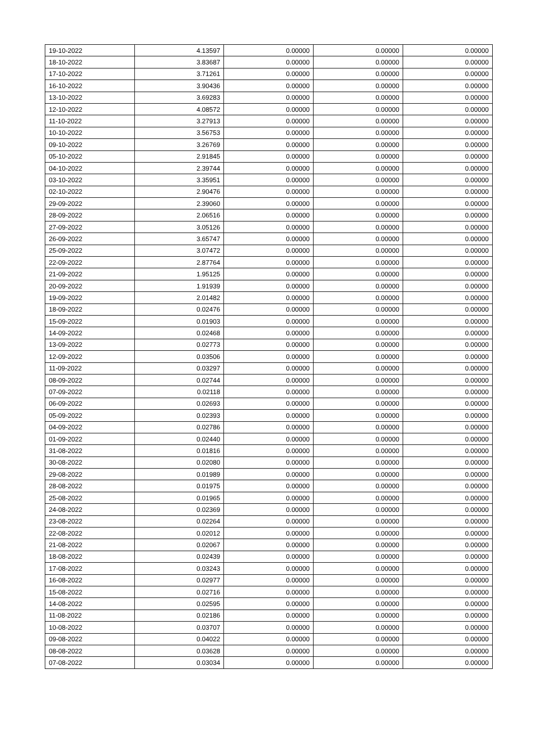| 19-10-2022 | 4.13597 | 0.00000 | 0.00000 | 0.00000 |
| 18-10-2022 | 3.83687 | 0.00000 | 0.00000 | 0.00000 |
| 17-10-2022 | 3.71261 | 0.00000 | 0.00000 | 0.00000 |
| 16-10-2022 | 3.90436 | 0.00000 | 0.00000 | 0.00000 |
| 13-10-2022 | 3.69283 | 0.00000 | 0.00000 | 0.00000 |
| 12-10-2022 | 4.08572 | 0.00000 | 0.00000 | 0.00000 |
| 11-10-2022 | 3.27913 | 0.00000 | 0.00000 | 0.00000 |
| 10-10-2022 | 3.56753 | 0.00000 | 0.00000 | 0.00000 |
| 09-10-2022 | 3.26769 | 0.00000 | 0.00000 | 0.00000 |
| 05-10-2022 | 2.91845 | 0.00000 | 0.00000 | 0.00000 |
| 04-10-2022 | 2.39744 | 0.00000 | 0.00000 | 0.00000 |
| 03-10-2022 | 3.35951 | 0.00000 | 0.00000 | 0.00000 |
| 02-10-2022 | 2.90476 | 0.00000 | 0.00000 | 0.00000 |
| 29-09-2022 | 2.39060 | 0.00000 | 0.00000 | 0.00000 |
| 28-09-2022 | 2.06516 | 0.00000 | 0.00000 | 0.00000 |
| 27-09-2022 | 3.05126 | 0.00000 | 0.00000 | 0.00000 |
| 26-09-2022 | 3.65747 | 0.00000 | 0.00000 | 0.00000 |
| 25-09-2022 | 3.07472 | 0.00000 | 0.00000 | 0.00000 |
| 22-09-2022 | 2.87764 | 0.00000 | 0.00000 | 0.00000 |
| 21-09-2022 | 1.95125 | 0.00000 | 0.00000 | 0.00000 |
| 20-09-2022 | 1.91939 | 0.00000 | 0.00000 | 0.00000 |
| 19-09-2022 | 2.01482 | 0.00000 | 0.00000 | 0.00000 |
| 18-09-2022 | 0.02476 | 0.00000 | 0.00000 | 0.00000 |
| 15-09-2022 | 0.01903 | 0.00000 | 0.00000 | 0.00000 |
| 14-09-2022 | 0.02468 | 0.00000 | 0.00000 | 0.00000 |
| 13-09-2022 | 0.02773 | 0.00000 | 0.00000 | 0.00000 |
| 12-09-2022 | 0.03506 | 0.00000 | 0.00000 | 0.00000 |
| 11-09-2022 | 0.03297 | 0.00000 | 0.00000 | 0.00000 |
| 08-09-2022 | 0.02744 | 0.00000 | 0.00000 | 0.00000 |
| 07-09-2022 | 0.02118 | 0.00000 | 0.00000 | 0.00000 |
| 06-09-2022 | 0.02693 | 0.00000 | 0.00000 | 0.00000 |
| 05-09-2022 | 0.02393 | 0.00000 | 0.00000 | 0.00000 |
| 04-09-2022 | 0.02786 | 0.00000 | 0.00000 | 0.00000 |
| 01-09-2022 | 0.02440 | 0.00000 | 0.00000 | 0.00000 |
| 31-08-2022 | 0.01816 | 0.00000 | 0.00000 | 0.00000 |
| 30-08-2022 | 0.02080 | 0.00000 | 0.00000 | 0.00000 |
| 29-08-2022 | 0.01989 | 0.00000 | 0.00000 | 0.00000 |
| 28-08-2022 | 0.01975 | 0.00000 | 0.00000 | 0.00000 |
| 25-08-2022 | 0.01965 | 0.00000 | 0.00000 | 0.00000 |
| 24-08-2022 | 0.02369 | 0.00000 | 0.00000 | 0.00000 |
| 23-08-2022 | 0.02264 | 0.00000 | 0.00000 | 0.00000 |
| 22-08-2022 | 0.02012 | 0.00000 | 0.00000 | 0.00000 |
| 21-08-2022 | 0.02067 | 0.00000 | 0.00000 | 0.00000 |
| 18-08-2022 | 0.02439 | 0.00000 | 0.00000 | 0.00000 |
| 17-08-2022 | 0.03243 | 0.00000 | 0.00000 | 0.00000 |
| 16-08-2022 | 0.02977 | 0.00000 | 0.00000 | 0.00000 |
| 15-08-2022 | 0.02716 | 0.00000 | 0.00000 | 0.00000 |
| 14-08-2022 | 0.02595 | 0.00000 | 0.00000 | 0.00000 |
| 11-08-2022 | 0.02186 | 0.00000 | 0.00000 | 0.00000 |
| 10-08-2022 | 0.03707 | 0.00000 | 0.00000 | 0.00000 |
| 09-08-2022 | 0.04022 | 0.00000 | 0.00000 | 0.00000 |
| 08-08-2022 | 0.03628 | 0.00000 | 0.00000 | 0.00000 |
| 07-08-2022 | 0.03034 | 0.00000 | 0.00000 | 0.00000 |